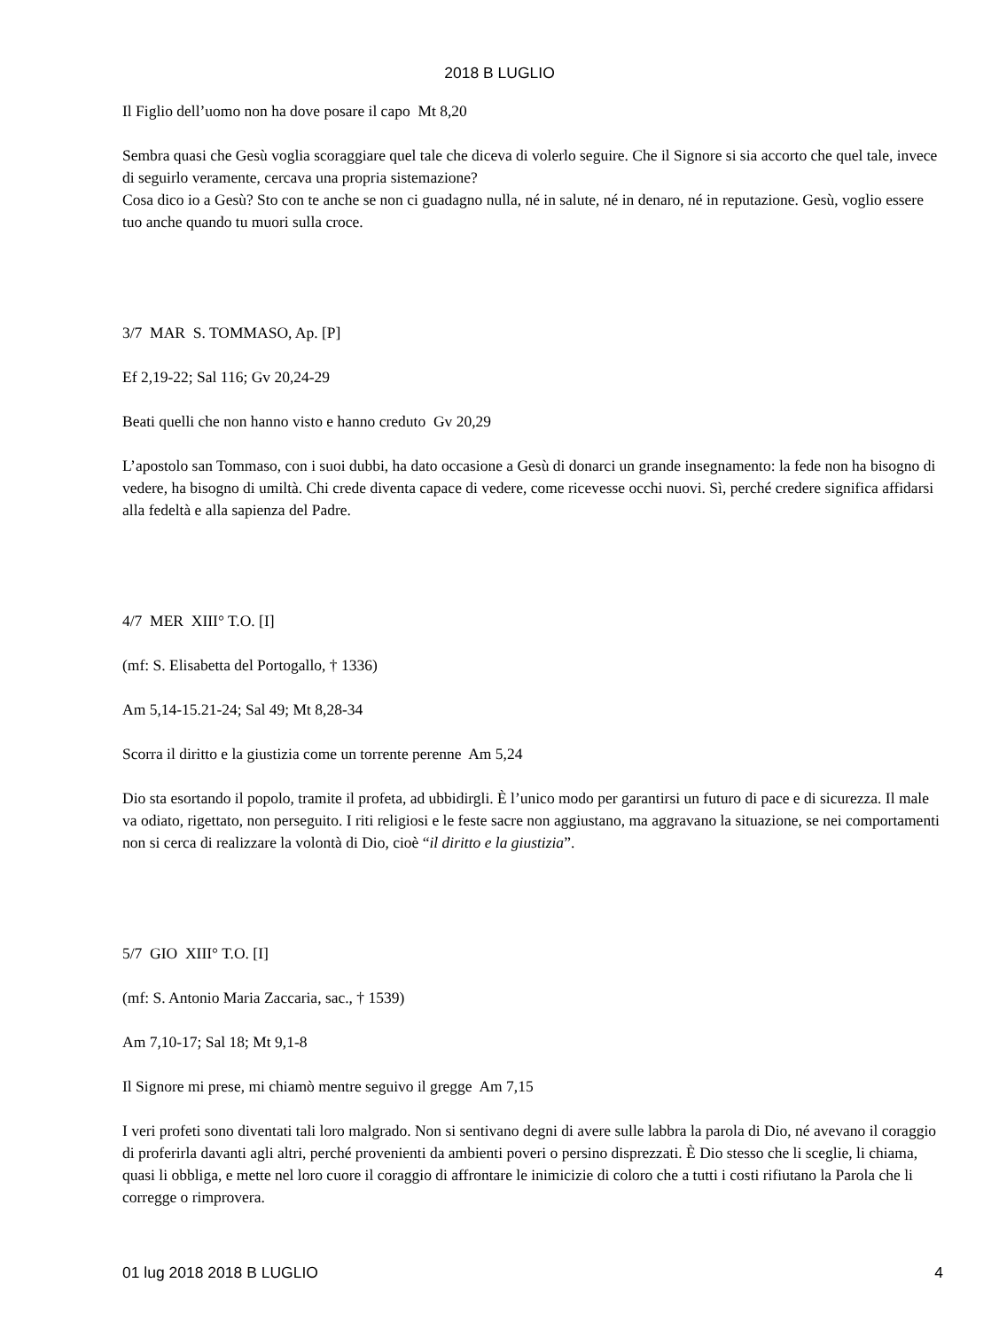2018 B LUGLIO
Il Figlio dell’uomo non ha dove posare il capo Mt 8,20
Sembra quasi che Gesù voglia scoraggiare quel tale che diceva di volerlo seguire. Che il Signore si sia accorto che quel tale, invece di seguirlo veramente, cercava una propria sistemazione?
Cosa dico io a Gesù? Sto con te anche se non ci guadagno nulla, né in salute, né in denaro, né in reputazione. Gesù, voglio essere tuo anche quando tu muori sulla croce.
3/7 MAR S. TOMMASO, Ap. [P]
Ef 2,19-22; Sal 116; Gv 20,24-29
Beati quelli che non hanno visto e hanno creduto Gv 20,29
L’apostolo san Tommaso, con i suoi dubbi, ha dato occasione a Gesù di donarci un grande insegnamento: la fede non ha bisogno di vedere, ha bisogno di umiltà. Chi crede diventa capace di vedere, come ricevesse occhi nuovi. Sì, perché credere significa affidarsi alla fedeltà e alla sapienza del Padre.
4/7 MER XIII° T.O. [I]
(mf: S. Elisabetta del Portogallo, † 1336)
Am 5,14-15.21-24; Sal 49; Mt 8,28-34
Scorra il diritto e la giustizia come un torrente perenne Am 5,24
Dio sta esortando il popolo, tramite il profeta, ad ubbidirgli. È l’unico modo per garantirsi un futuro di pace e di sicurezza. Il male va odiato, rigettato, non perseguito. I riti religiosi e le feste sacre non aggiustano, ma aggravano la situazione, se nei comportamenti non si cerca di realizzare la volontà di Dio, cioè “il diritto e la giustizia”.
5/7 GIO XIII° T.O. [I]
(mf: S. Antonio Maria Zaccaria, sac., † 1539)
Am 7,10-17; Sal 18; Mt 9,1-8
Il Signore mi prese, mi chiamò mentre seguivo il gregge Am 7,15
I veri profeti sono diventati tali loro malgrado. Non si sentivano degni di avere sulle labbra la parola di Dio, né avevano il coraggio di proferirla davanti agli altri, perché provenienti da ambienti poveri o persino disprezzati. È Dio stesso che li sceglie, li chiama, quasi li obbliga, e mette nel loro cuore il coraggio di affrontare le inimicizie di coloro che a tutti i costi rifiutano la Parola che li corregge o rimprovera.
01 lug 2018 2018 B LUGLIO 4